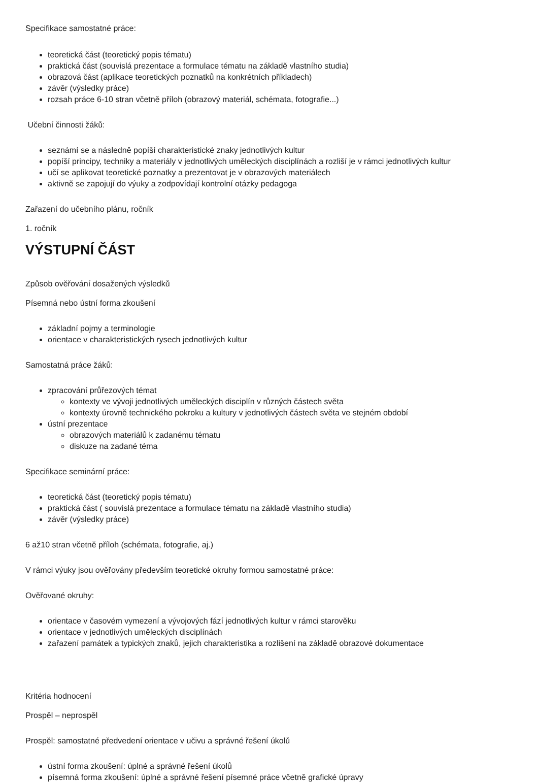Specifikace samostatné práce:
teoretická část (teoretický popis tématu)
praktická část (souvislá prezentace a formulace tématu na základě vlastního studia)
obrazová část (aplikace teoretických poznatků na konkrétních příkladech)
závěr (výsledky práce)
rozsah práce 6-10 stran včetně příloh (obrazový materiál, schémata, fotografie...)
Učební činnosti žáků:
seznámí se a následně popíší charakteristické znaky jednotlivých kultur
popíší principy, techniky a materiály v jednotlivých uměleckých disciplínách a rozliší je v rámci jednotlivých kultur
učí se aplikovat teoretické poznatky a prezentovat je v obrazových materiálech
aktivně se zapojují do výuky a zodpovídají kontrolní otázky pedagoga
Zařazení do učebního plánu, ročník
1. ročník
VÝSTUPNÍ ČÁST
Způsob ověřování dosažených výsledků
Písemná nebo ústní forma zkoušení
základní pojmy a terminologie
orientace v charakteristických rysech jednotlivých kultur
Samostatná práce žáků:
zpracování průřezových témat
kontexty ve vývoji jednotlivých uměleckých disciplín v různých částech světa
kontexty úrovně technického pokroku a kultury v jednotlivých částech světa ve stejném období
ústní prezentace
obrazových materiálů k zadanému tématu
diskuze na zadané téma
Specifikace seminární práce:
teoretická část (teoretický popis tématu)
praktická část ( souvislá prezentace a formulace tématu na základě vlastního studia)
závěr (výsledky práce)
6 až10 stran včetně příloh (schémata, fotografie, aj.)
V rámci výuky jsou ověřovány především teoretické okruhy formou samostatné práce:
Ověřované okruhy:
orientace v časovém vymezení a vývojových fází jednotlivých kultur v rámci starověku
orientace v jednotlivých uměleckých disciplínách
zařazení památek a typických znaků, jejich charakteristika a rozlišení na základě obrazové dokumentace
Kritéria hodnocení
Prospěl – neprospěl
Prospěl: samostatné předvedení orientace v učivu a správné řešení úkolů
ústní forma zkoušení: úplné a správné řešení úkolů
písemná forma zkoušení: úplné a správné řešení písemné práce včetně grafické úpravy